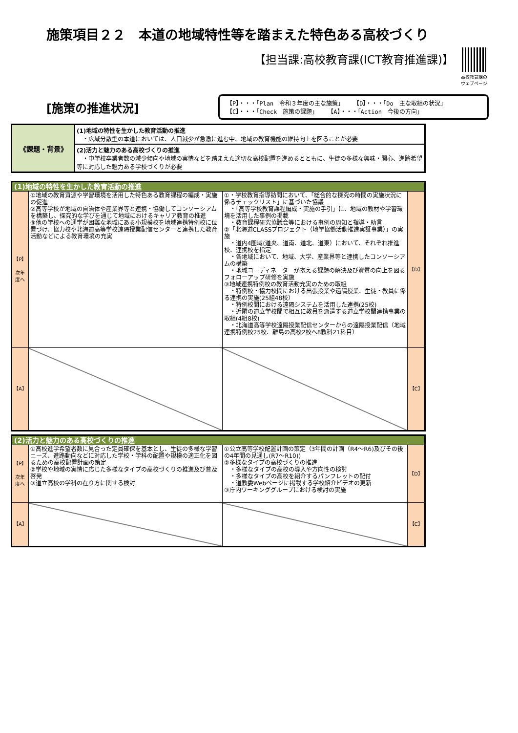施策項目２２　本道の地域特性等を踏まえた特色ある高校づくり
【担当課:高校教育課(ICT教育推進課)】
高校教育課の
ウェブページ
[施策の推進状況]
【P】・・・「Plan　令和３年度の主な施策」 【D】・・・「Do　主な取組の状況」
【C】・・・「Check　施策の課題」 【A】・・・「Action　今後の方向」
| 《課題・背景》 | (1)地域の特性を生かした教育活動の推進 ・広域分散型の本道においては、人口減少が急激に進む中、地域の教育機能の維持向上を図ることが必要 |
| | (2)活力と魅力のある高校づくりの推進 ・中学校卒業者数の減少傾向や地域の実情などを踏まえた適切な高校配置を進めるとともに、生徒の多様な興味・関心、進路希望等に対応した魅力ある学校づくりが必要 |
| (1)地域の特性を生かした教育活動の推進 | | | |
| 【P】 次年度へ | ①地域の教育資源や学習環境を活用した特色ある教育課程の編成・実施の促進 ②高等学校が地域の自治体や産業界等と連携・協働してコンソーシアムを構築し、探究的な学びを通じて地域におけるキャリア教育の推進 ③他の学校への通学が困難な地域にある小規模校を地域連携特例校に位置づけ、協力校や北海道高等学校遠隔授業配信センターと連携した教育活動などによる教育環境の充実 | ①・学校教育指導訪問において、「総合的な探究の時間の実施状況に係るチェックリスト」に基づいた協議 ・「高等学校教育課程編成・実施の手引」に、地域の教材や学習環境を活用した事例の掲載 ・教育課程研究協議会等における事例の周知と指導・助言 ②「北海道CLASSプロジェクト（地学協働活動推進実証事業）」の実施 ・道内4圏域(道央、道南、道北、道東）において、それぞれ推進校、連携校を指定 ・各地域において、地域、大学、産業界等と連携したコンソーシアムの構築 ・地域コーディネーターが抱える課題の解決及び資質の向上を図るフォローアップ研修を実施 ③地域連携特例校の教育活動充実のための取組 ・特例校・協力校間における出張授業や遠隔授業、生徒・教員に係る連携の実施(25組48校） ・特例校間における遠隔システムを活用した連携(25校) ・近隣の道立学校間で相互に教員を派遣する道立学校間連携事業の取組(4組8校) ・北海道高等学校遠隔授業配信センターからの遠隔授業配信（地域連携特例校25校、離島の高校2校へ8教科21科目） | 【D】 |
| 【A】 | | | 【C】 |
| (2)活力と魅力のある高校づくりの推進 | | | |
| 【P】 次年度へ | ①高校進学希望者数に見合った定員確保を基本とし、生徒の多様な学習ニーズ、進路動向などに対応した学校・学科の配置や規模の適正化を図るための高校配置計画の策定 ②学校や地域の実情に応じた多様なタイプの高校づくりの推進及び普及啓発 ③道立高校の学科の在り方に関する検討 | ①公立高等学校配置計画の策定（3年間の計画（R4～R6)及びその後の4年間の見通し(R7～R10)) ②多様なタイプの高校づくりの推進 ・多様なタイプの高校の導入や方向性の検討 ・多様なタイプの高校を紹介するパンフレットの配付 ・道教委Webページに掲載する学校紹介ビデオの更新 ③庁内ワーキンググループにおける検討の実施 | 【D】 |
| 【A】 | | | 【C】 |